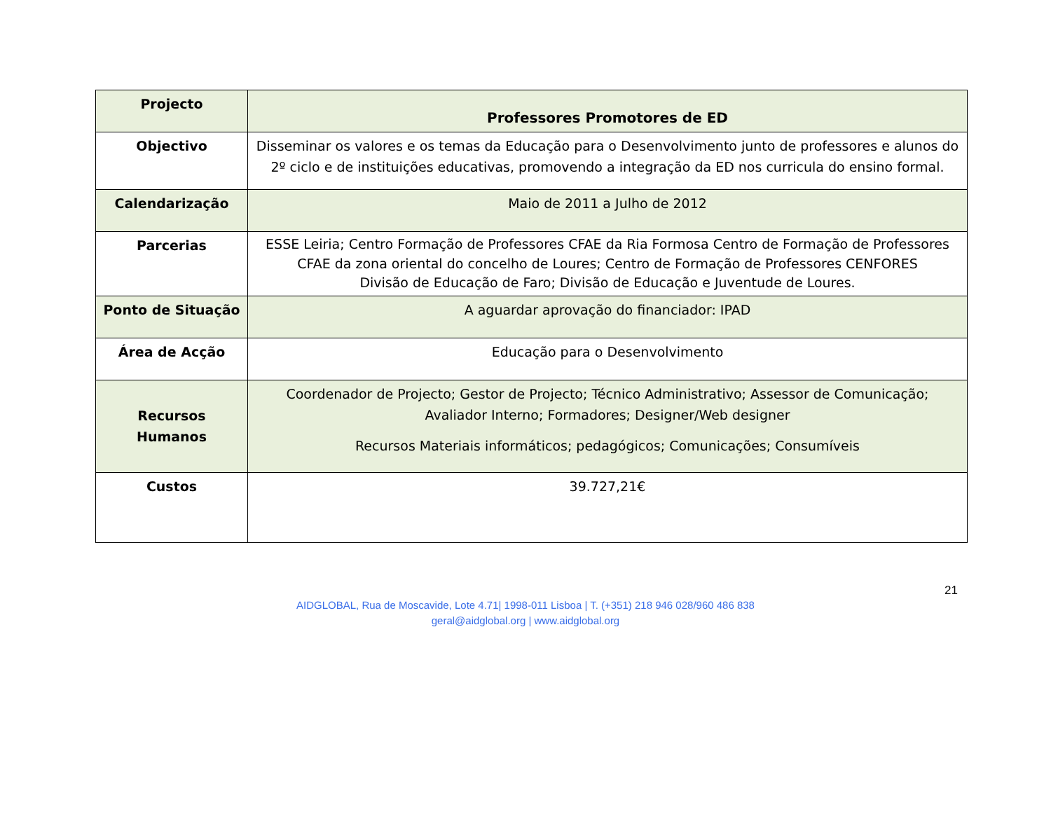| Projecto | Professores Promotores de ED |
| Objectivo | Disseminar os valores e os temas da Educação para o Desenvolvimento junto de professores e alunos do 2º ciclo e de instituições educativas, promovendo a integração da ED nos curricula do ensino formal. |
| Calendarização | Maio de 2011 a Julho de 2012 |
| Parcerias | ESSE Leiria; Centro Formação de Professores CFAE da Ria Formosa Centro de Formação de Professores CFAE da zona oriental do concelho de Loures; Centro de Formação de Professores CENFORES Divisão de Educação de Faro; Divisão de Educação e Juventude de Loures. |
| Ponto de Situação | A aguardar aprovação do financiador: IPAD |
| Área de Acção | Educação para o Desenvolvimento |
| Recursos Humanos | Coordenador de Projecto; Gestor de Projecto; Técnico Administrativo; Assessor de Comunicação; Avaliador Interno; Formadores; Designer/Web designer Recursos Materiais informáticos; pedagógicos; Comunicações; Consumíveis |
| Custos | 39.727,21€ |
21
AIDGLOBAL, Rua de Moscavide, Lote 4.71| 1998-011 Lisboa | T. (+351) 218 946 028/960 486 838
geral@aidglobal.org | www.aidglobal.org